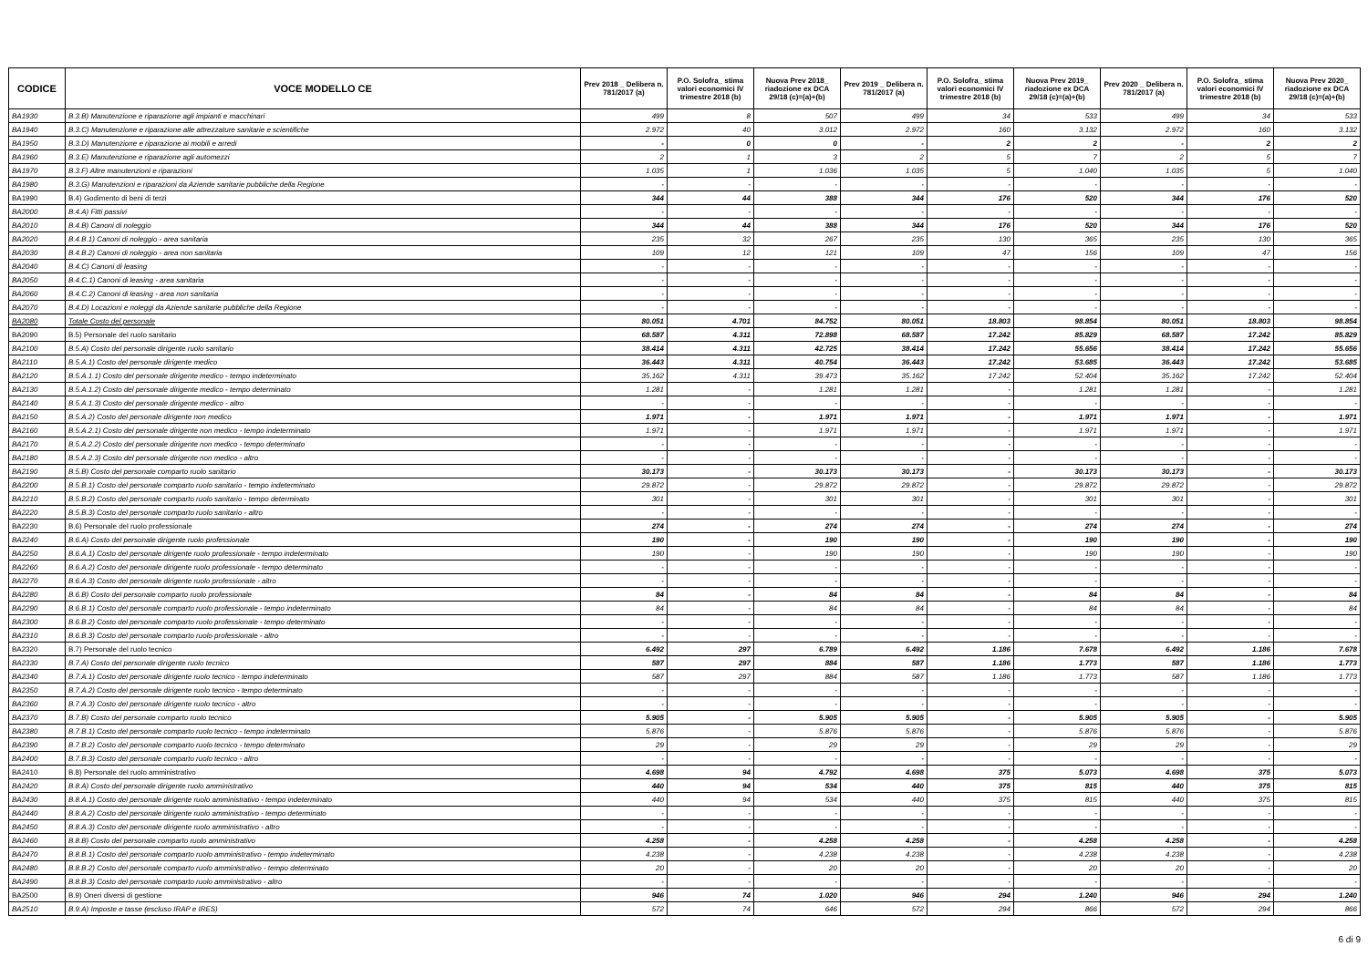| CODICE | VOCE MODELLO CE | Prev 2018 _ Delibera n. 781/2017 (a) | P.O. Solofra_ stima valori economici IV trimestre 2018 (b) | Nuova Prev 2018_ riadozione ex DCA 29/18 (c)=(a)+(b) | Prev 2019 _ Delibera n. 781/2017 (a) | P.O. Solofra_ stima valori economici IV trimestre 2018 (b) | Nuova Prev 2019_ riadozione ex DCA 29/18 (c)=(a)+(b) | Prev 2020 _ Delibera n. 781/2017 (a) | P.O. Solofra_ stima valori economici IV trimestre 2018 (b) | Nuova Prev 2020_ riadozione ex DCA 29/18 (c)=(a)+(b) |
| --- | --- | --- | --- | --- | --- | --- | --- | --- | --- | --- |
| BA1930 | B.3.B) Manutenzione e riparazione agli impianti e macchinari | 499 | 8 | 507 | 499 | 34 | 533 | 499 | 34 | 533 |
| BA1940 | B.3.C) Manutenzione e riparazione alle attrezzature sanitarie e scientifiche | 2.972 | 40 | 3.012 | 2.972 | 160 | 3.132 | 2.972 | 160 | 3.132 |
| BA1950 | B.3.D) Manutenzione e riparazione ai mobili e arredi | - | 0 | 0 | - | 2 | 2 | - | 2 | 2 |
| BA1960 | B.3.E) Manutenzione e riparazione agli automezzi | 2 | 1 | 3 | 2 | 5 | 7 | 2 | 5 | 7 |
| BA1970 | B.3.F) Altre manutenzioni e riparazioni | 1.035 | 1 | 1.036 | 1.035 | 5 | 1.040 | 1.035 | 5 | 1.040 |
| BA1980 | B.3.G) Manutenzioni e riparazioni da Aziende sanitarie pubbliche della Regione | - | - | - | - | - | - | - | - | - |
| BA1990 | B.4) Godimento di beni di terzi | 344 | 44 | 388 | 344 | 176 | 520 | 344 | 176 | 520 |
| BA2000 | B.4.A) Fitti passivi | - | - | - | - | - | - | - | - | - |
| BA2010 | B.4.B) Canoni di noleggio | 344 | 44 | 388 | 344 | 176 | 520 | 344 | 176 | 520 |
| BA2020 | B.4.B.1) Canoni di noleggio - area sanitaria | 235 | 32 | 267 | 235 | 130 | 365 | 235 | 130 | 365 |
| BA2030 | B.4.B.2) Canoni di noleggio - area non sanitaria | 109 | 12 | 121 | 109 | 47 | 156 | 109 | 47 | 156 |
| BA2040 | B.4.C) Canoni di leasing | - | - | - | - | - | - | - | - | - |
| BA2050 | B.4.C.1) Canoni di leasing - area sanitaria | - | - | - | - | - | - | - | - | - |
| BA2060 | B.4.C.2) Canoni di leasing - area non sanitaria | - | - | - | - | - | - | - | - | - |
| BA2070 | B.4.D) Locazioni e noleggi da Aziende sanitarie pubbliche della Regione | - | - | - | - | - | - | - | - | - |
| BA2080 | Totale Costo del personale | 80.051 | 4.701 | 84.752 | 80.051 | 18.803 | 98.854 | 80.051 | 18.803 | 98.854 |
| BA2090 | B.5) Personale del ruolo sanitario | 68.587 | 4.311 | 72.898 | 68.587 | 17.242 | 85.829 | 68.587 | 17.242 | 85.829 |
| BA2100 | B.5.A) Costo del personale dirigente ruolo sanitario | 38.414 | 4.311 | 42.725 | 38.414 | 17.242 | 55.656 | 38.414 | 17.242 | 55.656 |
| BA2110 | B.5.A.1) Costo del personale dirigente medico | 36.443 | 4.311 | 40.754 | 36.443 | 17.242 | 53.685 | 36.443 | 17.242 | 53.685 |
| BA2120 | B.5.A.1.1) Costo del personale dirigente medico - tempo indeterminato | 35.162 | 4.311 | 39.473 | 35.162 | 17.242 | 52.404 | 35.162 | 17.242 | 52.404 |
| BA2130 | B.5.A.1.2) Costo del personale dirigente medico - tempo determinato | 1.281 | - | 1.281 | 1.281 | - | 1.281 | 1.281 | - | 1.281 |
| BA2140 | B.5.A.1.3) Costo del personale dirigente medico - altro | - | - | - | - | - | - | - | - | - |
| BA2150 | B.5.A.2) Costo del personale dirigente non medico | 1.971 | - | 1.971 | 1.971 | - | 1.971 | 1.971 | - | 1.971 |
| BA2160 | B.5.A.2.1) Costo del personale dirigente non medico - tempo indeterminato | 1.971 | - | 1.971 | 1.971 | - | 1.971 | 1.971 | - | 1.971 |
| BA2170 | B.5.A.2.2) Costo del personale dirigente non medico - tempo determinato | - | - | - | - | - | - | - | - | - |
| BA2180 | B.5.A.2.3) Costo del personale dirigente non medico - altro | - | - | - | - | - | - | - | - | - |
| BA2190 | B.5.B) Costo del personale comparto ruolo sanitario | 30.173 | - | 30.173 | 30.173 | - | 30.173 | 30.173 | - | 30.173 |
| BA2200 | B.5.B.1) Costo del personale comparto ruolo sanitario - tempo indeterminato | 29.872 | - | 29.872 | 29.872 | - | 29.872 | 29.872 | - | 29.872 |
| BA2210 | B.5.B.2) Costo del personale comparto ruolo sanitario - tempo determinato | 301 | - | 301 | 301 | - | 301 | 301 | - | 301 |
| BA2220 | B.5.B.3) Costo del personale comparto ruolo sanitario - altro | - | - | - | - | - | - | - | - | - |
| BA2230 | B.6) Personale del ruolo professionale | 274 | - | 274 | 274 | - | 274 | 274 | - | 274 |
| BA2240 | B.6.A) Costo del personale dirigente ruolo professionale | 190 | - | 190 | 190 | - | 190 | 190 | - | 190 |
| BA2250 | B.6.A.1) Costo del personale dirigente ruolo professionale - tempo indeterminato | 190 | - | 190 | 190 | - | 190 | 190 | - | 190 |
| BA2260 | B.6.A.2) Costo del personale dirigente ruolo professionale - tempo determinato | - | - | - | - | - | - | - | - | - |
| BA2270 | B.6.A.3) Costo del personale dirigente ruolo professionale - altro | - | - | - | - | - | - | - | - | - |
| BA2280 | B.6.B) Costo del personale comparto ruolo professionale | 84 | - | 84 | 84 | - | 84 | 84 | - | 84 |
| BA2290 | B.6.B.1) Costo del personale comparto ruolo professionale - tempo indeterminato | 84 | - | 84 | 84 | - | 84 | 84 | - | 84 |
| BA2300 | B.6.B.2) Costo del personale comparto ruolo professionale - tempo determinato | - | - | - | - | - | - | - | - | - |
| BA2310 | B.6.B.3) Costo del personale comparto ruolo professionale - altro | - | - | - | - | - | - | - | - | - |
| BA2320 | B.7) Personale del ruolo tecnico | 6.492 | 297 | 6.789 | 6.492 | 1.186 | 7.678 | 6.492 | 1.186 | 7.678 |
| BA2330 | B.7.A) Costo del personale dirigente ruolo tecnico | 587 | 297 | 884 | 587 | 1.186 | 1.773 | 587 | 1.186 | 1.773 |
| BA2340 | B.7.A.1) Costo del personale dirigente ruolo tecnico - tempo indeterminato | 587 | 297 | 884 | 587 | 1.186 | 1.773 | 587 | 1.186 | 1.773 |
| BA2350 | B.7.A.2) Costo del personale dirigente ruolo tecnico - tempo determinato | - | - | - | - | - | - | - | - | - |
| BA2360 | B.7.A.3) Costo del personale dirigente ruolo tecnico - altro | - | - | - | - | - | - | - | - | - |
| BA2370 | B.7.B) Costo del personale comparto ruolo tecnico | 5.905 | - | 5.905 | 5.905 | - | 5.905 | 5.905 | - | 5.905 |
| BA2380 | B.7.B.1) Costo del personale comparto ruolo tecnico - tempo indeterminato | 5.876 | - | 5.876 | 5.876 | - | 5.876 | 5.876 | - | 5.876 |
| BA2390 | B.7.B.2) Costo del personale comparto ruolo tecnico - tempo determinato | 29 | - | 29 | 29 | - | 29 | 29 | - | 29 |
| BA2400 | B.7.B.3) Costo del personale comparto ruolo tecnico - altro | - | - | - | - | - | - | - | - | - |
| BA2410 | B.8) Personale del ruolo amministrativo | 4.698 | 94 | 4.792 | 4.698 | 375 | 5.073 | 4.698 | 375 | 5.073 |
| BA2420 | B.8.A) Costo del personale dirigente ruolo amministrativo | 440 | 94 | 534 | 440 | 375 | 815 | 440 | 375 | 815 |
| BA2430 | B.8.A.1) Costo del personale dirigente ruolo amministrativo - tempo indeterminato | 440 | 94 | 534 | 440 | 375 | 815 | 440 | 375 | 815 |
| BA2440 | B.8.A.2) Costo del personale dirigente ruolo amministrativo - tempo determinato | - | - | - | - | - | - | - | - | - |
| BA2450 | B.8.A.3) Costo del personale dirigente ruolo amministrativo - altro | - | - | - | - | - | - | - | - | - |
| BA2460 | B.8.B) Costo del personale comparto ruolo amministrativo | 4.258 | - | 4.258 | 4.258 | - | 4.258 | 4.258 | - | 4.258 |
| BA2470 | B.8.B.1) Costo del personale comparto ruolo amministrativo - tempo indeterminato | 4.238 | - | 4.238 | 4.238 | - | 4.238 | 4.238 | - | 4.238 |
| BA2480 | B.8.B.2) Costo del personale comparto ruolo amministrativo - tempo determinato | 20 | - | 20 | 20 | - | 20 | 20 | - | 20 |
| BA2490 | B.8.B.3) Costo del personale comparto ruolo amministrativo - altro | - | - | - | - | - | - | - | - | - |
| BA2500 | B.9) Oneri diversi di gestione | 946 | 74 | 1.020 | 946 | 294 | 1.240 | 946 | 294 | 1.240 |
| BA2510 | B.9.A) Imposte e tasse (escluso IRAP e IRES) | 572 | 74 | 646 | 572 | 294 | 866 | 572 | 294 | 866 |
6 di 9